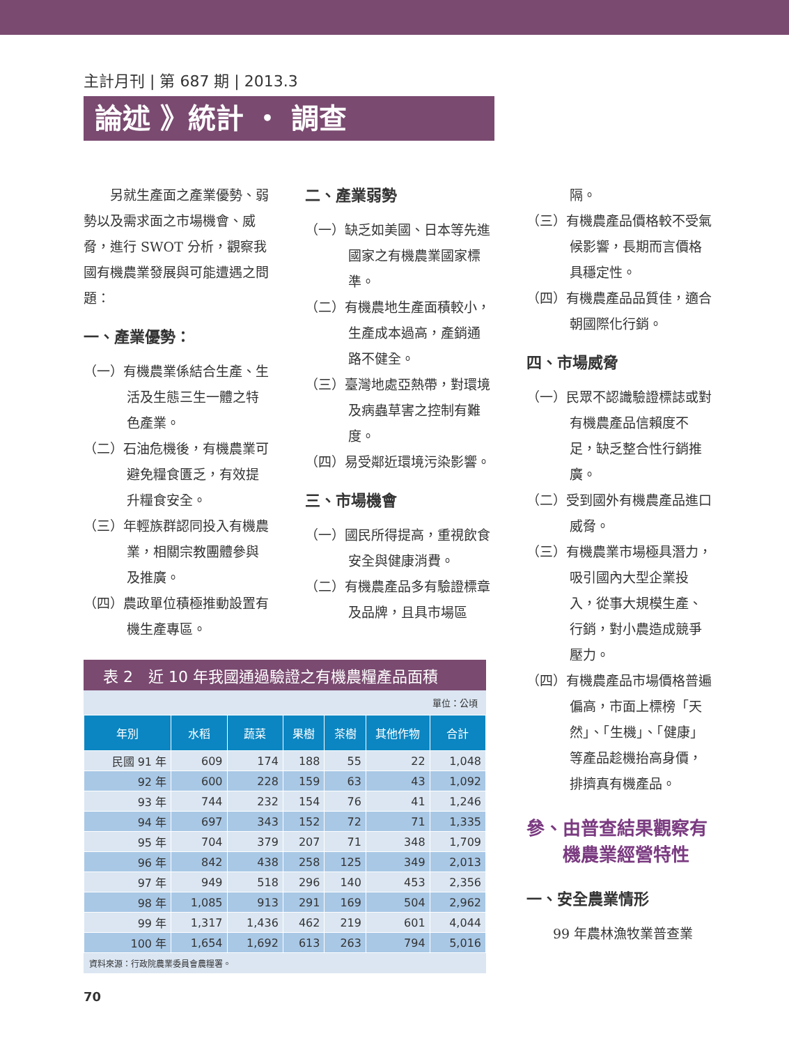主計月刊 | 第 687 期 | 2013.3
論述 》統計 ・ 調查
　　另就生產面之產業優勢、弱勢以及需求面之市場機會、威脅，進行 SWOT 分析，觀察我國有機農業發展與可能遭遇之問題：
一、產業優勢：
（一）有機農業係結合生產、生活及生態三生一體之特色產業。
（二）石油危機後，有機農業可避免糧食匱乏，有效提升糧食安全。
（三）年輕族群認同投入有機農業，相關宗教團體參與及推廣。
（四）農政單位積極推動設置有機生產專區。
二、產業弱勢
（一）缺乏如美國、日本等先進國家之有機農業國家標準。
（二）有機農地生產面積較小，生產成本過高，產銷通路不健全。
（三）臺灣地處亞熱帶，對環境及病蟲草害之控制有難度。
（四）易受鄰近環境污染影響。
三、市場機會
（一）國民所得提高，重視飲食安全與健康消費。
（二）有機農產品多有驗證標章及品牌，且具市場區
隔。
（三）有機農產品價格較不受氣候影響，長期而言價格具穩定性。
（四）有機農產品品質佳，適合朝國際化行銷。
四、市場威脅
（一）民眾不認識驗證標誌或對有機農產品信賴度不足，缺乏整合性行銷推廣。
（二）受到國外有機農產品進口威脅。
（三）有機農業市場極具潛力，吸引國內大型企業投入，從事大規模生產、行銷，對小農造成競爭壓力。
（四）有機農產品市場價格普遍偏高，市面上標榜「天然」、「生機」、「健康」等產品趁機抬高身價，排擠真有機產品。
參、由普查結果觀察有
　　機農業經營特性
一、安全農業情形
　　99 年農林漁牧業普查業
表 2　近 10 年我國通過驗證之有機農糧產品面積
單位：公頃
| 年別 | 水稻 | 蔬菜 | 果樹 | 茶樹 | 其他作物 | 合計 |
| --- | --- | --- | --- | --- | --- | --- |
| 民國 91 年 | 609 | 174 | 188 | 55 | 22 | 1,048 |
| 92 年 | 600 | 228 | 159 | 63 | 43 | 1,092 |
| 93 年 | 744 | 232 | 154 | 76 | 41 | 1,246 |
| 94 年 | 697 | 343 | 152 | 72 | 71 | 1,335 |
| 95 年 | 704 | 379 | 207 | 71 | 348 | 1,709 |
| 96 年 | 842 | 438 | 258 | 125 | 349 | 2,013 |
| 97 年 | 949 | 518 | 296 | 140 | 453 | 2,356 |
| 98 年 | 1,085 | 913 | 291 | 169 | 504 | 2,962 |
| 99 年 | 1,317 | 1,436 | 462 | 219 | 601 | 4,044 |
| 100 年 | 1,654 | 1,692 | 613 | 263 | 794 | 5,016 |
資料來源：行政院農業委員會農糧署。
70